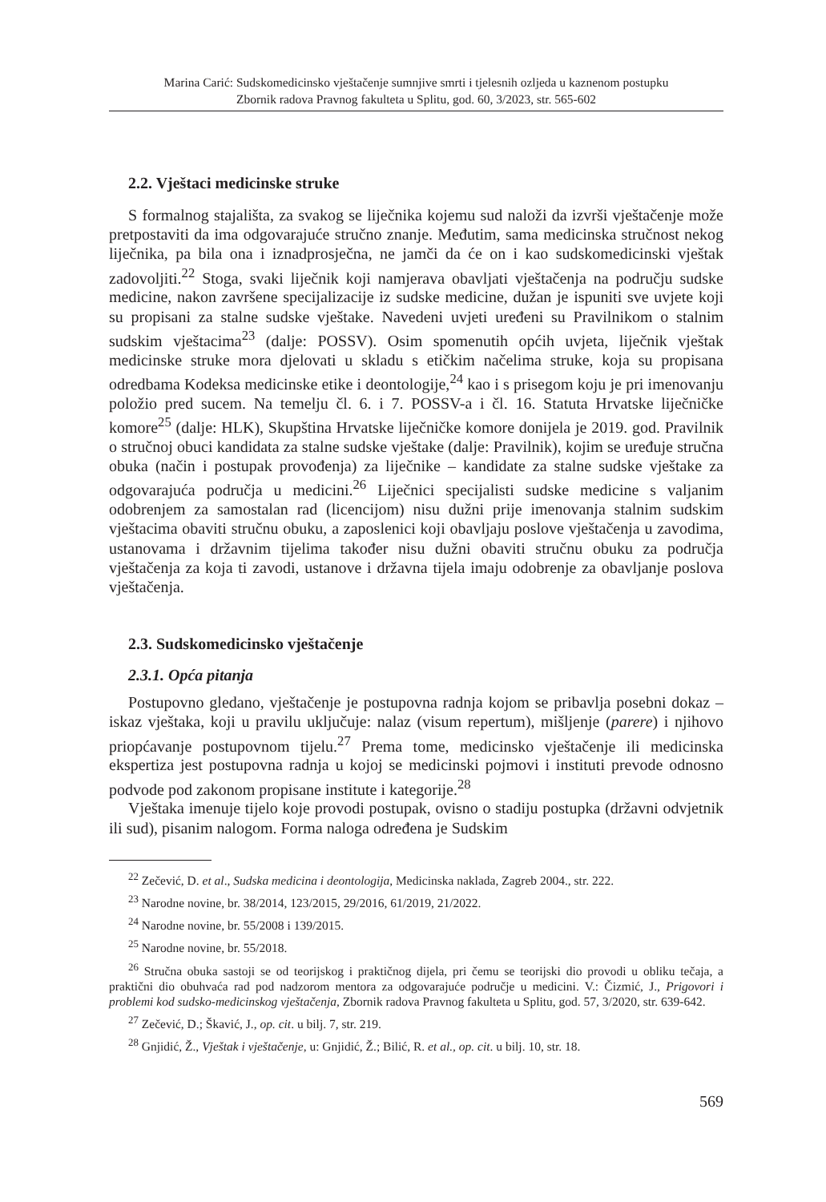Marina Carić: Sudskomedicinsko vještačenje sumnjive smrti i tjelesnih ozljeda u kaznenom postupku
Zbornik radova Pravnog fakulteta u Splitu, god. 60, 3/2023, str. 565-602
2.2. Vještaci medicinske struke
S formalnog stajališta, za svakog se liječnika kojemu sud naloži da izvrši vještačenje može pretpostaviti da ima odgovarajuće stručno znanje. Međutim, sama medicinska stručnost nekog liječnika, pa bila ona i iznadprosječna, ne jamči da će on i kao sudskomedicinski vještak zadovoljiti.<sup>22</sup> Stoga, svaki liječnik koji namjerava obavljati vještačenja na području sudske medicine, nakon završene specijalizacije iz sudske medicine, dužan je ispuniti sve uvjete koji su propisani za stalne sudske vještake. Navedeni uvjeti uređeni su Pravilnikom o stalnim sudskim vještacima<sup>23</sup> (dalje: POSSV). Osim spomenutih općih uvjeta, liječnik vještak medicinske struke mora djelovati u skladu s etičkim načelima struke, koja su propisana odredbama Kodeksa medicinske etike i deontologije,<sup>24</sup> kao i s prisegom koju je pri imenovanju položio pred sucem. Na temelju čl. 6. i 7. POSSV-a i čl. 16. Statuta Hrvatske liječničke komore<sup>25</sup> (dalje: HLK), Skupština Hrvatske liječničke komore donijela je 2019. god. Pravilnik o stručnoj obuci kandidata za stalne sudske vještake (dalje: Pravilnik), kojim se uređuje stručna obuka (način i postupak provođenja) za liječnike – kandidate za stalne sudske vještake za odgovarajuća područja u medicini.<sup>26</sup> Liječnici specijalisti sudske medicine s valjanim odobrenjem za samostalan rad (licencijom) nisu dužni prije imenovanja stalnim sudskim vještacima obaviti stručnu obuku, a zaposlenici koji obavljaju poslove vještačenja u zavodima, ustanovama i državnim tijelima također nisu dužni obaviti stručnu obuku za područja vještačenja za koja ti zavodi, ustanove i državna tijela imaju odobrenje za obavljanje poslova vještačenja.
2.3. Sudskomedicinsko vještačenje
2.3.1. Opća pitanja
Postupovno gledano, vještačenje je postupovna radnja kojom se pribavlja posebni dokaz – iskaz vještaka, koji u pravilu uključuje: nalaz (visum repertum), mišljenje (parere) i njihovo priopćavanje postupovnom tijelu.<sup>27</sup> Prema tome, medicinsko vještačenje ili medicinska ekspertiza jest postupovna radnja u kojoj se medicinski pojmovi i instituti prevode odnosno podvode pod zakonom propisane institute i kategorije.<sup>28</sup>
Vještaka imenuje tijelo koje provodi postupak, ovisno o stadiju postupka (državni odvjetnik ili sud), pisanim nalogom. Forma naloga određena je Sudskim
<sup>22</sup> Zečević, D. et al., Sudska medicina i deontologija, Medicinska naklada, Zagreb 2004., str. 222.
<sup>23</sup> Narodne novine, br. 38/2014, 123/2015, 29/2016, 61/2019, 21/2022.
<sup>24</sup> Narodne novine, br. 55/2008 i 139/2015.
<sup>25</sup> Narodne novine, br. 55/2018.
<sup>26</sup> Stručna obuka sastoji se od teorijskog i praktičnog dijela, pri čemu se teorijski dio provodi u obliku tečaja, a praktični dio obuhvaća rad pod nadzorom mentora za odgovarajuće područje u medicini. V.: Čizmić, J., Prigovori i problemi kod sudsko-medicinskog vještačenja, Zbornik radova Pravnog fakulteta u Splitu, god. 57, 3/2020, str. 639-642.
<sup>27</sup> Zečević, D.; Škavić, J., op. cit. u bilj. 7, str. 219.
<sup>28</sup> Gnjidić, Ž., Vještak i vještačenje, u: Gnjidić, Ž.; Bilić, R. et al., op. cit. u bilj. 10, str. 18.
569